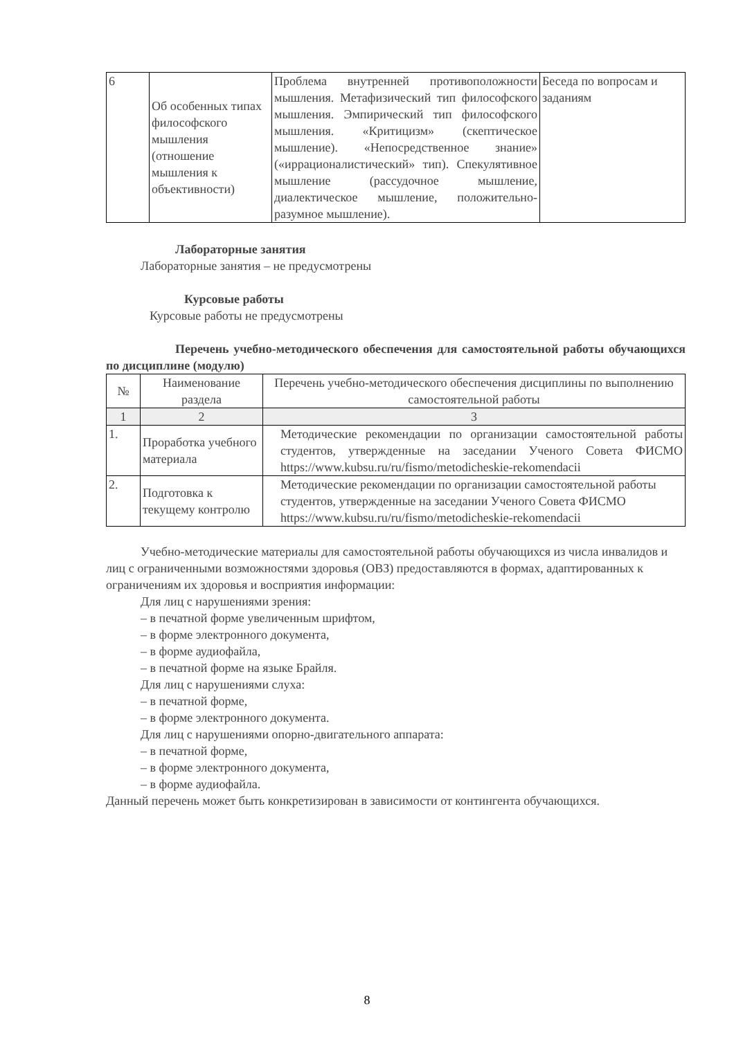| 6 | Об особенных типах философского мышления (отношение мышления к объективности) | Проблема внутренней противоположности мышления. Метафизический тип философского мышления. Эмпирический тип философского мышления. «Критицизм» (скептическое мышление). «Непосредственное знание» («иррационалистический» тип). Спекулятивное мышление (рассудочное мышление, диалектическое мышление, положительно-разумное мышление). | Беседа по вопросам и заданиям |
Лабораторные занятия
Лабораторные занятия – не предусмотрены
Курсовые работы
Курсовые работы не предусмотрены
Перечень учебно-методического обеспечения для самостоятельной работы обучающихся по дисциплине (модулю)
| № | Наименование раздела | Перечень учебно-методического обеспечения дисциплины по выполнению самостоятельной работы |
| --- | --- | --- |
| 1 | 2 | 3 |
| 1. | Проработка учебного материала | Методические рекомендации по организации самостоятельной работы студентов, утвержденные на заседании Ученого Совета ФИСМО https://www.kubsu.ru/ru/fismo/metodicheskie-rekomendacii |
| 2. | Подготовка к текущему контролю | Методические рекомендации по организации самостоятельной работы студентов, утвержденные на заседании Ученого Совета ФИСМО https://www.kubsu.ru/ru/fismo/metodicheskie-rekomendacii |
Учебно-методические материалы для самостоятельной работы обучающихся из числа инвалидов и лиц с ограниченными возможностями здоровья (ОВЗ) предоставляются в формах, адаптированных к ограничениям их здоровья и восприятия информации:
Для лиц с нарушениями зрения:
– в печатной форме увеличенным шрифтом,
– в форме электронного документа,
– в форме аудиофайла,
– в печатной форме на языке Брайля.
Для лиц с нарушениями слуха:
– в печатной форме,
– в форме электронного документа.
Для лиц с нарушениями опорно-двигательного аппарата:
– в печатной форме,
– в форме электронного документа,
– в форме аудиофайла.
Данный перечень может быть конкретизирован в зависимости от контингента обучающихся.
8